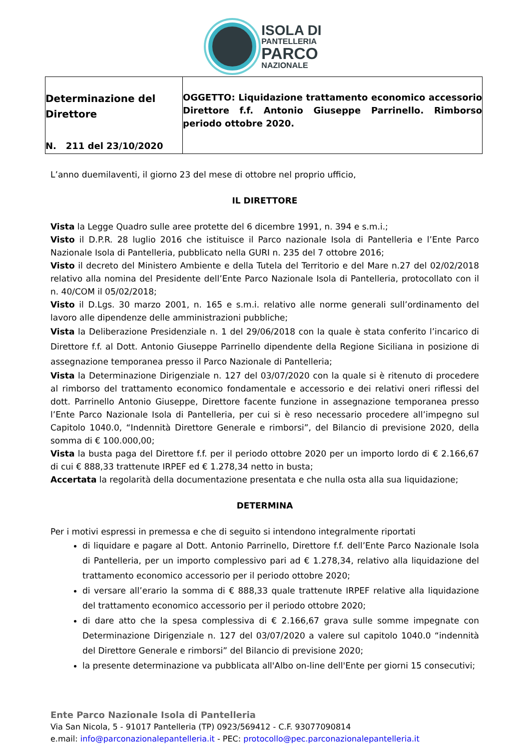ISOLA DI
PANTELLERIA
PARCO
NAZIONALE
| Determinazione del Direttore N. 211 del 23/10/2020 | OGGETTO: Liquidazione trattamento economico accessorio Direttore f.f. Antonio Giuseppe Parrinello. Rimborso periodo ottobre 2020. |
L’anno duemilaventi, il giorno 23 del mese di ottobre nel proprio ufficio,
IL DIRETTORE
Vista la Legge Quadro sulle aree protette del 6 dicembre 1991, n. 394 e s.m.i.;
Visto il D.P.R. 28 luglio 2016 che istituisce il Parco nazionale Isola di Pantelleria e l’Ente Parco Nazionale Isola di Pantelleria, pubblicato nella GURI n. 235 del 7 ottobre 2016;
Visto il decreto del Ministero Ambiente e della Tutela del Territorio e del Mare n.27 del 02/02/2018 relativo alla nomina del Presidente dell’Ente Parco Nazionale Isola di Pantelleria, protocollato con il n. 40/COM il 05/02/2018;
Visto il D.Lgs. 30 marzo 2001, n. 165 e s.m.i. relativo alle norme generali sull’ordinamento del lavoro alle dipendenze delle amministrazioni pubbliche;
Vista la Deliberazione Presidenziale n. 1 del 29/06/2018 con la quale è stata conferito l’incarico di Direttore f.f. al Dott. Antonio Giuseppe Parrinello dipendente della Regione Siciliana in posizione di assegnazione temporanea presso il Parco Nazionale di Pantelleria;
Vista la Determinazione Dirigenziale n. 127 del 03/07/2020 con la quale si è ritenuto di procedere al rimborso del trattamento economico fondamentale e accessorio e dei relativi oneri riflessi del dott. Parrinello Antonio Giuseppe, Direttore facente funzione in assegnazione temporanea presso l’Ente Parco Nazionale Isola di Pantelleria, per cui si è reso necessario procedere all’impegno sul Capitolo 1040.0, “Indennità Direttore Generale e rimborsi”, del Bilancio di previsione 2020, della somma di € 100.000,00;
Vista la busta paga del Direttore f.f. per il periodo ottobre 2020 per un importo lordo di € 2.166,67 di cui € 888,33 trattenute IRPEF ed € 1.278,34 netto in busta;
Accertata la regolarità della documentazione presentata e che nulla osta alla sua liquidazione;
DETERMINA
Per i motivi espressi in premessa e che di seguito si intendono integralmente riportati
di liquidare e pagare al Dott. Antonio Parrinello, Direttore f.f. dell’Ente Parco Nazionale Isola di Pantelleria, per un importo complessivo pari ad € 1.278,34, relativo alla liquidazione del trattamento economico accessorio per il periodo ottobre 2020;
di versare all’erario la somma di € 888,33 quale trattenute IRPEF relative alla liquidazione del trattamento economico accessorio per il periodo ottobre 2020;
di dare atto che la spesa complessiva di € 2.166,67 grava sulle somme impegnate con Determinazione Dirigenziale n. 127 del 03/07/2020 a valere sul capitolo 1040.0 “indennità del Direttore Generale e rimborsi” del Bilancio di previsione 2020;
la presente determinazione va pubblicata all'Albo on-line dell'Ente per giorni 15 consecutivi;
Ente Parco Nazionale Isola di Pantelleria
Via San Nicola, 5 - 91017 Pantelleria (TP) 0923/569412 - C.F. 93077090814
e.mail: info@parconazionalepantelleria.it - PEC: protocollo@pec.parconazionalepantelleria.it